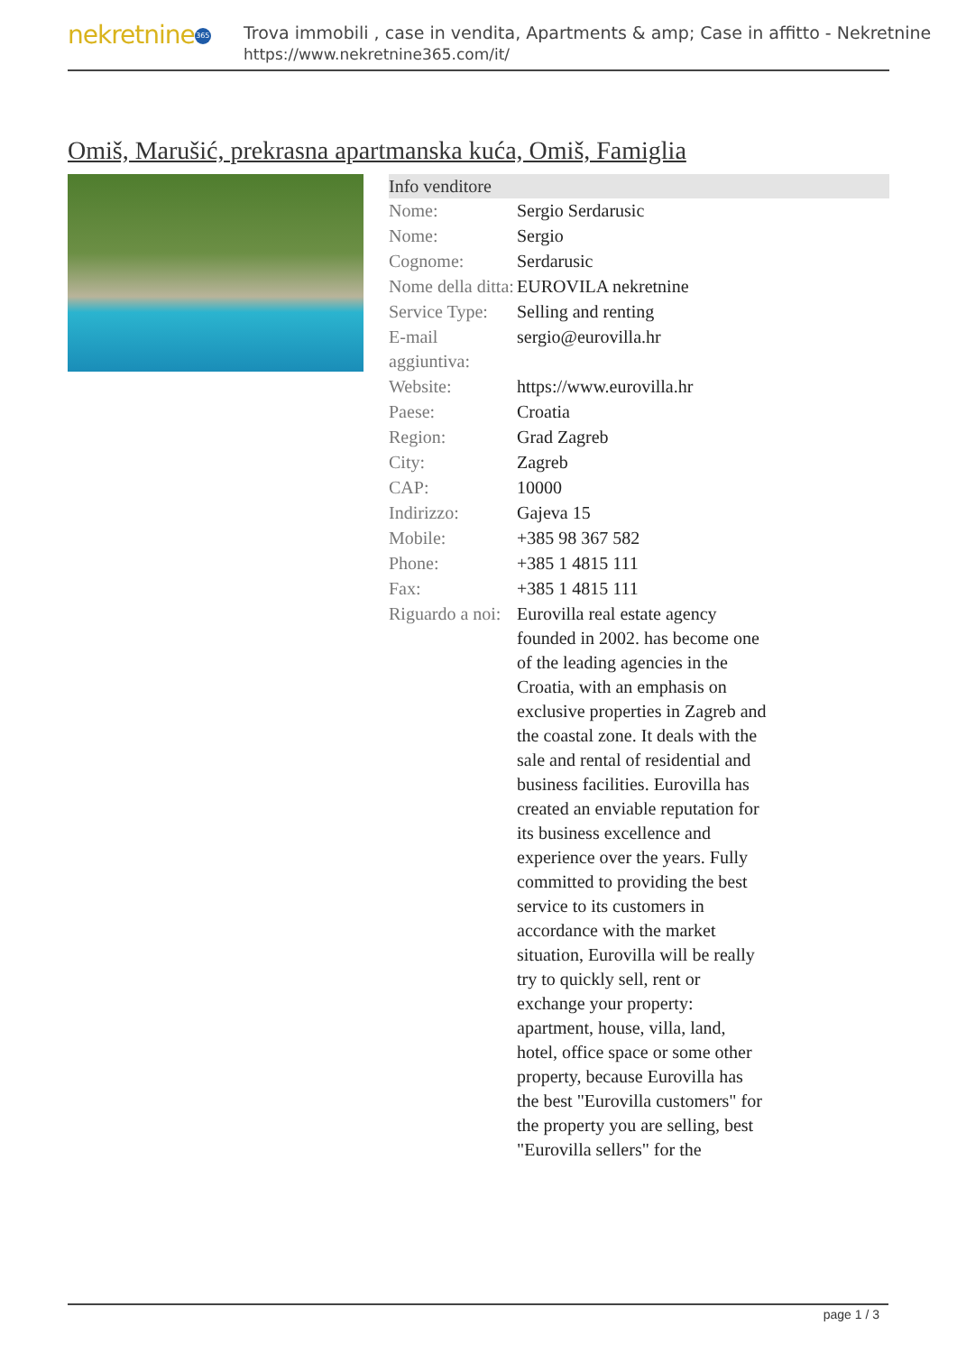nekretnine 365
Trova immobili , case in vendita, Apartments & amp; Case in affitto - Nekretnine
https://www.nekretnine365.com/it/
Omiš, Marušić, prekrasna apartmanska kuća, Omiš, Famiglia
Info venditore
| Nome: | Sergio Serdarusic |
| Nome: | Sergio |
| Cognome: | Serdarusic |
| Nome della ditta: | EUROVILA nekretnine |
| Service Type: | Selling and renting |
| E-mail aggiuntiva: | sergio@eurovilla.hr |
| Website: | https://www.eurovilla.hr |
| Paese: | Croatia |
| Region: | Grad Zagreb |
| City: | Zagreb |
| CAP: | 10000 |
| Indirizzo: | Gajeva 15 |
| Mobile: | +385 98 367 582 |
| Phone: | +385 1 4815 111 |
| Fax: | +385 1 4815 111 |
| Riguardo a noi: | Eurovilla real estate agency founded in 2002. has become one of the leading agencies in the Croatia, with an emphasis on exclusive properties in Zagreb and the coastal zone. It deals with the sale and rental of residential and business facilities. Eurovilla has created an enviable reputation for its business excellence and experience over the years. Fully committed to providing the best service to its customers in accordance with the market situation, Eurovilla will be really try to quickly sell, rent or exchange your property: apartment, house, villa, land, hotel, office space or some other property, because Eurovilla has the best "Eurovilla customers" for the property you are selling, best "Eurovilla sellers" for the |
page 1 / 3